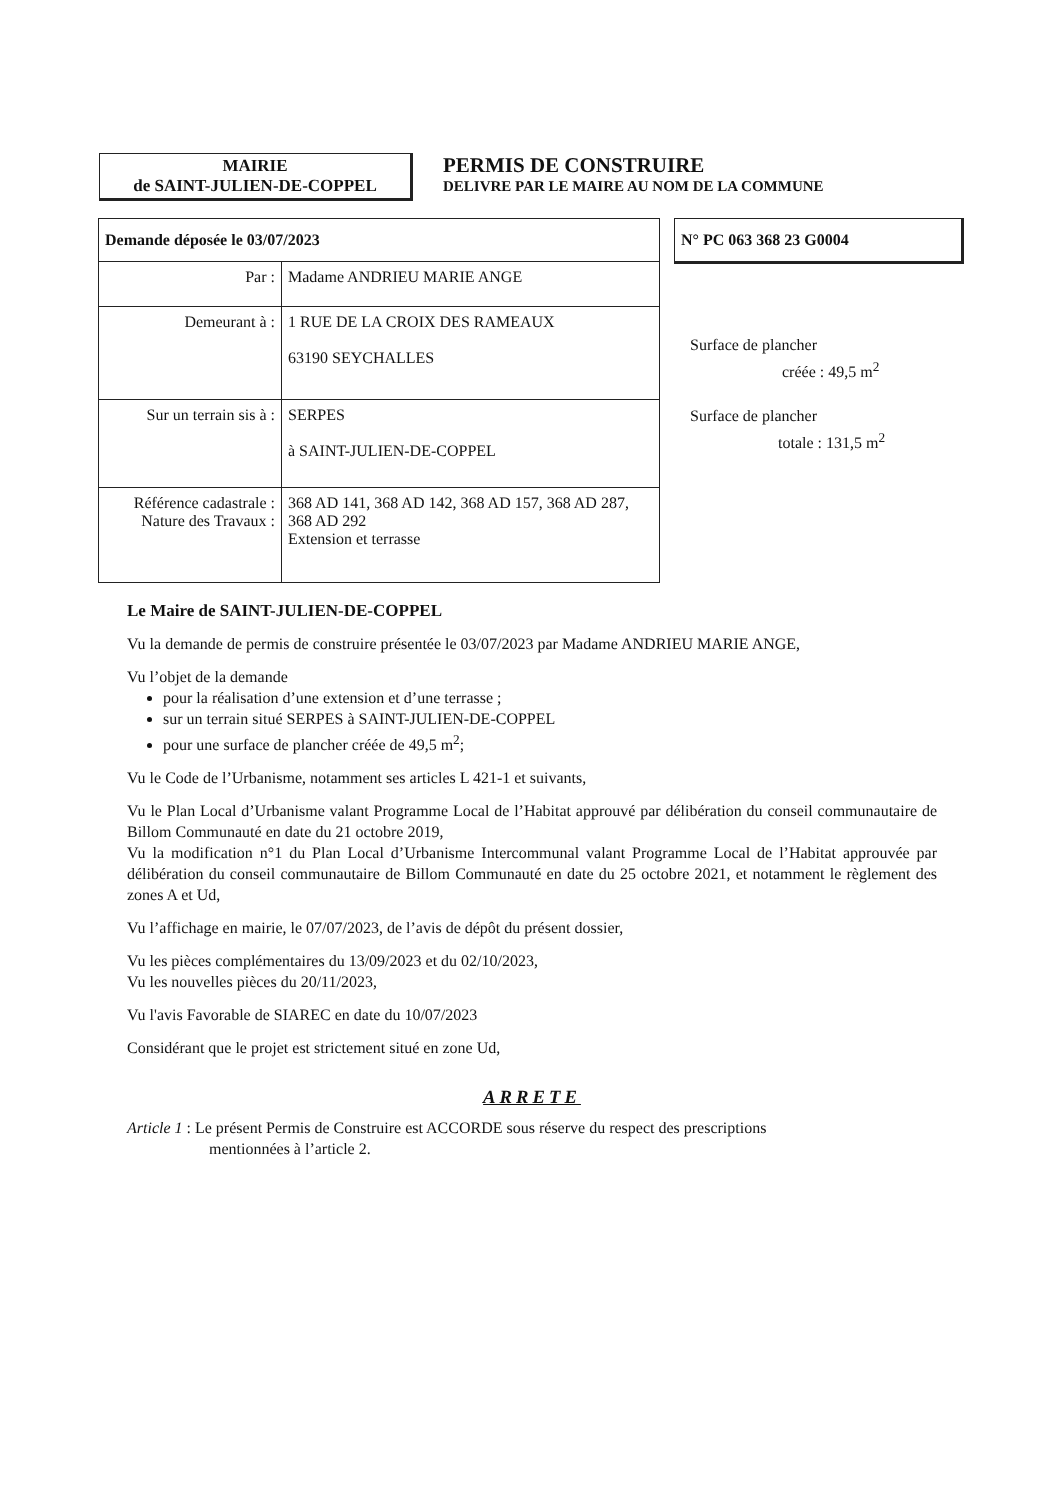MAIRIE
de SAINT-JULIEN-DE-COPPEL
PERMIS DE CONSTRUIRE
DELIVRE PAR LE MAIRE AU NOM DE LA COMMUNE
| Demande déposée le 03/07/2023 | |
| Par : | Madame ANDRIEU MARIE ANGE |
| Demeurant à : | 1 RUE DE LA CROIX DES RAMEAUX 63190 SEYCHALLES |
| Sur un terrain sis à : | SERPES à SAINT-JULIEN-DE-COPPEL |
| Référence cadastrale : Nature des Travaux : | 368 AD 141, 368 AD 142, 368 AD 157, 368 AD 287, 368 AD 292 Extension et terrasse |
N° PC 063 368 23 G0004
Surface de plancher
créée : 49,5 m<sup>2</sup>
Surface de plancher
totale : 131,5 m<sup>2</sup>
Le Maire de SAINT-JULIEN-DE-COPPEL
Vu la demande de permis de construire présentée le 03/07/2023 par Madame ANDRIEU MARIE ANGE,
Vu l’objet de la demande
pour la réalisation d’une extension et d’une terrasse ;
sur un terrain situé SERPES à SAINT-JULIEN-DE-COPPEL
pour une surface de plancher créée de 49,5 m<sup>2</sup>;
Vu le Code de l’Urbanisme, notamment ses articles L 421-1 et suivants,
Vu le Plan Local d’Urbanisme valant Programme Local de l’Habitat approuvé par délibération du conseil communautaire de Billom Communauté en date du 21 octobre 2019,
Vu la modification n°1 du Plan Local d’Urbanisme Intercommunal valant Programme Local de l’Habitat approuvée par délibération du conseil communautaire de Billom Communauté en date du 25 octobre 2021, et notamment le règlement des zones A et Ud,
Vu l’affichage en mairie, le 07/07/2023, de l’avis de dépôt du présent dossier,
Vu les pièces complémentaires du 13/09/2023 et du 02/10/2023,
Vu les nouvelles pièces du 20/11/2023,
Vu l'avis Favorable de SIAREC en date du 10/07/2023
Considérant que le projet est strictement situé en zone Ud,
ARRETE
Article 1 : Le présent Permis de Construire est ACCORDE sous réserve du respect des prescriptions
mentionnées à l’article 2.